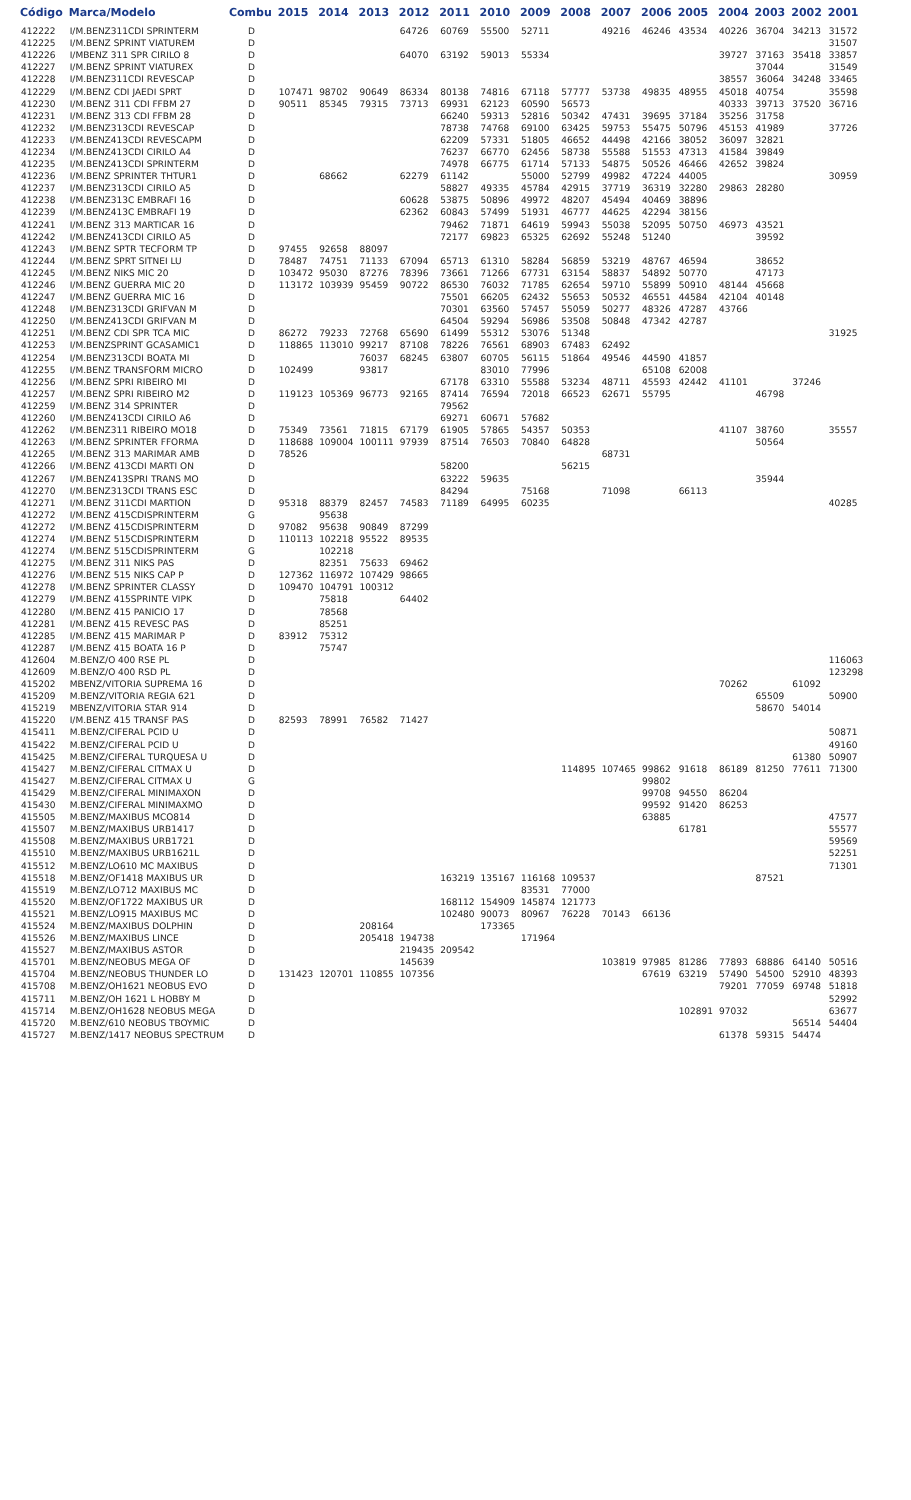| Código | Marca/Modelo | Combu | 2015 | 2014 | 2013 | 2012 | 2011 | 2010 | 2009 | 2008 | 2007 | 2006 | 2005 | 2004 | 2003 | 2002 | 2001 |
| --- | --- | --- | --- | --- | --- | --- | --- | --- | --- | --- | --- | --- | --- | --- | --- | --- | --- |
| 412222 | I/M.BENZ311CDI SPRINTERM | D | | | | 64726 | 60769 | 55500 | 52711 | | 49216 | 46246 | 43534 | 40226 | 36704 | 34213 | 31572 |
| 412225 | I/M.BENZ SPRINT VIATUREM | D | | | | | | | | | | | | | | | 31507 |
| 412226 | I/MBENZ 311 SPR CIRILO 8 | D | | | | 64070 | 63192 | 59013 | 55334 | | | | | 39727 | 37163 | 35418 | 33857 |
| 412227 | I/M.BENZ SPRINT VIATUREX | D | | | | | | | | | | | | | 37044 | | 31549 |
| 412228 | I/M.BENZ311CDI REVESCAP | D | | | | | | | | | | | | 38557 | 36064 | 34248 | 33465 |
| 412229 | I/M.BENZ CDI JAEDI SPRT | D | 107471 | 98702 | 90649 | 86334 | 80138 | 74816 | 67118 | 57777 | 53738 | 49835 | 48955 | 45018 | 40754 | | 35598 |
| 412230 | I/M.BENZ 311 CDI FFBM 27 | D | 90511 | 85345 | 79315 | 73713 | 69931 | 62123 | 60590 | 56573 | | | | 40333 | 39713 | 37520 | 36716 |
| 412231 | I/M.BENZ 313 CDI FFBM 28 | D | | | | | 66240 | 59313 | 52816 | 50342 | 47431 | 39695 | 37184 | 35256 | 31758 | | |
| 412232 | I/M.BENZ313CDI REVESCAP | D | | | | | 78738 | 74768 | 69100 | 63425 | 59753 | 55475 | 50796 | 45153 | 41989 | | 37726 |
| 412233 | I/M.BENZ413CDI REVESCAPM | D | | | | | 62209 | 57331 | 51805 | 46652 | 44498 | 42166 | 38052 | 36097 | 32821 | | |
| 412234 | I/M.BENZ413CDI CIRILO A4 | D | | | | | 76237 | 66770 | 62456 | 58738 | 55588 | 51553 | 47313 | 41584 | 39849 | | |
| 412235 | I/M.BENZ413CDI SPRINTERM | D | | | | | 74978 | 66775 | 61714 | 57133 | 54875 | 50526 | 46466 | 42652 | 39824 | | |
| 412236 | I/M.BENZ SPRINTER THTUR1 | D | | 68662 | | 62279 | 61142 | | 55000 | 52799 | 49982 | 47224 | 44005 | | | | 30959 |
| 412237 | I/M.BENZ313CDI CIRILO A5 | D | | | | | 58827 | 49335 | 45784 | 42915 | 37719 | 36319 | 32280 | 29863 | 28280 | | |
| 412238 | I/M.BENZ313C EMBRAFI 16 | D | | | | 60628 | 53875 | 50896 | 49972 | 48207 | 45494 | 40469 | 38896 | | | | |
| 412239 | I/M.BENZ413C EMBRAFI 19 | D | | | | 62362 | 60843 | 57499 | 51931 | 46777 | 44625 | 42294 | 38156 | | | | |
| 412241 | I/M.BENZ 313 MARTICAR 16 | D | | | | | 79462 | 71871 | 64619 | 59943 | 55038 | 52095 | 50750 | 46973 | 43521 | | |
| 412242 | I/M.BENZ413CDI CIRILO A5 | D | | | | | 72177 | 69823 | 65325 | 62692 | 55248 | 51240 | | | 39592 | | |
| 412243 | I/M.BENZ SPTR TECFORM TP | D | 97455 | 92658 | 88097 | | | | | | | | | | | | |
| 412244 | I/M.BENZ SPRT SITNEI LU | D | 78487 | 74751 | 71133 | 67094 | 65713 | 61310 | 58284 | 56859 | 53219 | 48767 | 46594 | | 38652 | | |
| 412245 | I/M.BENZ NIKS MIC 20 | D | 103472 | 95030 | 87276 | 78396 | 73661 | 71266 | 67731 | 63154 | 58837 | 54892 | 50770 | | 47173 | | |
| 412246 | I/M.BENZ GUERRA MIC 20 | D | 113172 | 103939 | 95459 | 90722 | 86530 | 76032 | 71785 | 62654 | 59710 | 55899 | 50910 | 48144 | 45668 | | |
| 412247 | I/M.BENZ GUERRA MIC 16 | D | | | | | 75501 | 66205 | 62432 | 55653 | 50532 | 46551 | 44584 | 42104 | 40148 | | |
| 412248 | I/M.BENZ313CDI GRIFVAN M | D | | | | | 70301 | 63560 | 57457 | 55059 | 50277 | 48326 | 47287 | 43766 | | | |
| 412250 | I/M.BENZ413CDI GRIFVAN M | D | | | | | 64504 | 59294 | 56986 | 53508 | 50848 | 47342 | 42787 | | | | |
| 412251 | I/M.BENZ CDI SPR TCA MIC | D | 86272 | 79233 | 72768 | 65690 | 61499 | 55312 | 53076 | 51348 | | | | | | | 31925 |
| 412253 | I/M.BENZSPRINT GCASAMIC1 | D | 118865 | 113010 | 99217 | 87108 | 78226 | 76561 | 68903 | 67483 | 62492 | | | | | | |
| 412254 | I/M.BENZ313CDI BOATA MI | D | | | 76037 | 68245 | 63807 | 60705 | 56115 | 51864 | 49546 | 44590 | 41857 | | | | |
| 412255 | I/M.BENZ TRANSFORM MICRO | D | 102499 | | 93817 | | | 83010 | 77996 | | | 65108 | 62008 | | | | |
| 412256 | I/M.BENZ SPRI RIBEIRO MI | D | | | | | 67178 | 63310 | 55588 | 53234 | 48711 | 45593 | 42442 | 41101 | | 37246 | |
| 412257 | I/M.BENZ SPRI RIBEIRO M2 | D | 119123 | 105369 | 96773 | 92165 | 87414 | 76594 | 72018 | 66523 | 62671 | 55795 | | | 46798 | | |
| 412259 | I/M.BENZ 314 SPRINTER | D | | | | | 79562 | | | | | | | | | | |
| 412260 | I/M.BENZ413CDI CIRILO A6 | D | | | | | 69271 | 60671 | 57682 | | | | | | | | |
| 412262 | I/M.BENZ311 RIBEIRO MO18 | D | 75349 | 73561 | 71815 | 67179 | 61905 | 57865 | 54357 | 50353 | | | | 41107 | 38760 | | 35557 |
| 412263 | I/M.BENZ SPRINTER FFORMA | D | 118688 | 109004 | 100111 | 97939 | 87514 | 76503 | 70840 | 64828 | | | | | 50564 | | |
| 412265 | I/M.BENZ 313 MARIMAR AMB | D | 78526 | | | | | | | | 68731 | | | | | | |
| 412266 | I/M.BENZ 413CDI MARTI ON | D | | | | | 58200 | | | 56215 | | | | | | | |
| 412267 | I/M.BENZ413SPRI TRANS MO | D | | | | | 63222 | 59635 | | | | | | | 35944 | | |
| 412270 | I/M.BENZ313CDI TRANS ESC | D | | | | | 84294 | | 75168 | | 71098 | | 66113 | | | | |
| 412271 | I/M.BENZ 311CDI MARTION | D | 95318 | 88379 | 82457 | 74583 | 71189 | 64995 | 60235 | | | | | | | | 40285 |
| 412272 | I/M.BENZ 415CDISPRINTERM | G | | 95638 | | | | | | | | | | | | | |
| 412272 | I/M.BENZ 415CDISPRINTERM | D | 97082 | 95638 | 90849 | 87299 | | | | | | | | | | | |
| 412274 | I/M.BENZ 515CDISPRINTERM | D | 110113 | 102218 | 95522 | 89535 | | | | | | | | | | | |
| 412274 | I/M.BENZ 515CDISPRINTERM | G | | 102218 | | | | | | | | | | | | | |
| 412275 | I/M.BENZ 311 NIKS PAS | D | | 82351 | 75633 | 69462 | | | | | | | | | | | |
| 412276 | I/M.BENZ 515 NIKS CAP P | D | 127362 | 116972 | 107429 | 98665 | | | | | | | | | | | |
| 412278 | I/M.BENZ SPRINTER CLASSY | D | 109470 | 104791 | 100312 | | | | | | | | | | | | |
| 412279 | I/M.BENZ 415SPRINTE VIPK | D | | 75818 | | 64402 | | | | | | | | | | | |
| 412280 | I/M.BENZ 415 PANICIO 17 | D | | 78568 | | | | | | | | | | | | | |
| 412281 | I/M.BENZ 415 REVESC PAS | D | | 85251 | | | | | | | | | | | | | |
| 412285 | I/M.BENZ 415 MARIMAR P | D | 83912 | 75312 | | | | | | | | | | | | | |
| 412287 | I/M.BENZ 415 BOATA 16 P | D | | 75747 | | | | | | | | | | | | | |
| 412604 | M.BENZ/O 400 RSE PL | D | | | | | | | | | | | | | | | 116063 |
| 412609 | M.BENZ/O 400 RSD PL | D | | | | | | | | | | | | | | | 123298 |
| 415202 | MBENZ/VITORIA SUPREMA 16 | D | | | | | | | | | | | | 70262 | | 61092 | |
| 415209 | M.BENZ/VITORIA REGIA 621 | D | | | | | | | | | | | | | 65509 | | 50900 |
| 415219 | MBENZ/VITORIA STAR 914 | D | | | | | | | | | | | | | 58670 | 54014 | |
| 415220 | I/M.BENZ 415 TRANSF PAS | D | 82593 | 78991 | 76582 | 71427 | | | | | | | | | | | |
| 415411 | M.BENZ/CIFERAL PCID U | D | | | | | | | | | | | | | | | 50871 |
| 415422 | M.BENZ/CIFERAL PCID U | D | | | | | | | | | | | | | | | 49160 |
| 415425 | M.BENZ/CIFERAL TURQUESA U | D | | | | | | | | | | | | | | 61380 | 50907 |
| 415427 | M.BENZ/CIFERAL CITMAX U | D | | | | | | | | 114895 | 107465 | 99862 | 91618 | 86189 | 81250 | 77611 | 71300 |
| 415427 | M.BENZ/CIFERAL CITMAX U | G | | | | | | | | | | 99802 | | | | | |
| 415429 | M.BENZ/CIFERAL MINIMAXON | D | | | | | | | | | | 99708 | 94550 | 86204 | | | |
| 415430 | M.BENZ/CIFERAL MINIMAXMO | D | | | | | | | | | | 99592 | 91420 | 86253 | | | |
| 415505 | M.BENZ/MAXIBUS MCO814 | D | | | | | | | | | | 63885 | | | | | 47577 |
| 415507 | M.BENZ/MAXIBUS URB1417 | D | | | | | | | | | | | 61781 | | | | 55577 |
| 415508 | M.BENZ/MAXIBUS URB1721 | D | | | | | | | | | | | | | | | 59569 |
| 415510 | M.BENZ/MAXIBUS URB1621L | D | | | | | | | | | | | | | | | 52251 |
| 415512 | M.BENZ/LO610 MC MAXIBUS | D | | | | | | | | | | | | | | | 71301 |
| 415518 | M.BENZ/OF1418 MAXIBUS UR | D | | | | | 163219 | 135167 | 116168 | 109537 | | | | | 87521 | | |
| 415519 | M.BENZ/LO712 MAXIBUS MC | D | | | | | | | 83531 | 77000 | | | | | | | |
| 415520 | M.BENZ/OF1722 MAXIBUS UR | D | | | | | 168112 | 154909 | 145874 | 121773 | | | | | | | |
| 415521 | M.BENZ/LO915 MAXIBUS MC | D | | | | | 102480 | 90073 | 80967 | 76228 | 70143 | 66136 | | | | | |
| 415524 | M.BENZ/MAXIBUS DOLPHIN | D | | | 208164 | | | 173365 | | | | | | | | | |
| 415526 | M.BENZ/MAXIBUS LINCE | D | | | 205418 | 194738 | | | 171964 | | | | | | | | |
| 415527 | M.BENZ/MAXIBUS ASTOR | D | | | | 219435 | 209542 | | | | | | | | | | |
| 415701 | M.BENZ/NEOBUS MEGA OF | D | | | | 145639 | | | | | 103819 | 97985 | 81286 | 77893 | 68886 | 64140 | 50516 |
| 415704 | M.BENZ/NEOBUS THUNDER LO | D | 131423 | 120701 | 110855 | 107356 | | | | | | 67619 | 63219 | 57490 | 54500 | 52910 | 48393 |
| 415708 | M.BENZ/OH1621 NEOBUS EVO | D | | | | | | | | | | | | 79201 | 77059 | 69748 | 51818 |
| 415711 | M.BENZ/OH 1621 L HOBBY M | D | | | | | | | | | | | | | | | 52992 |
| 415714 | M.BENZ/OH1628 NEOBUS MEGA | D | | | | | | | | | | | 102891 | 97032 | | | 63677 |
| 415720 | M.BENZ/610 NEOBUS TBOYMIC | D | | | | | | | | | | | | | | 56514 | 54404 |
| 415727 | M.BENZ/1417 NEOBUS SPECTRUM | D | | | | | | | | | | | | 61378 | 59315 | 54474 | |